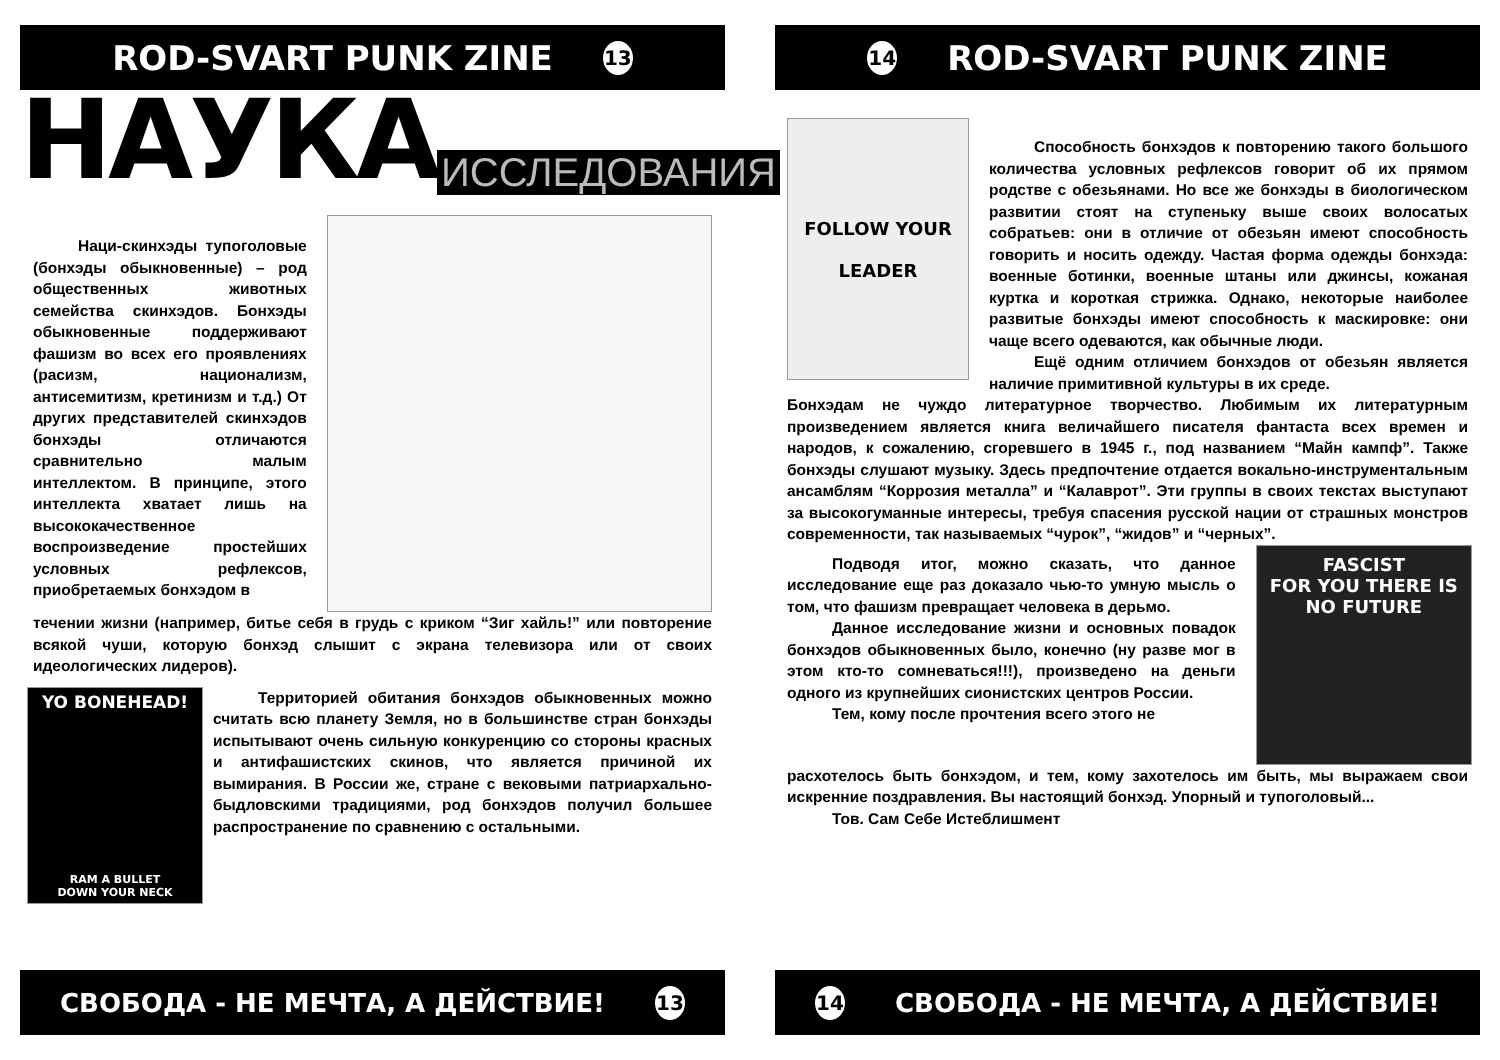ROD-SVART PUNK ZINE 13
НАУКА ИССЛЕДОВАНИЯ
Наци-скинхэды тупоголовые (бонхэды обыкновенные) – род общественных животных семейства скинхэдов. Бонхэды обыкновенные поддерживают фашизм во всех его проявлениях (расизм, национализм, антисемитизм, кретинизм и т.д.) От других представителей скинхэдов бонхэды отличаются сравнительно малым интеллектом. В принципе, этого интеллекта хватает лишь на высококачественное воспроизведение простейших условных рефлексов, приобретаемых бонхэдом в
течении жизни (например, битье себя в грудь с криком “Зиг хайль!” или повторение всякой чуши, которую бонхэд слышит с экрана телевизора или от своих идеологических лидеров).
YO BONEHEAD!
RAM A BULLET
DOWN YOUR NECK
Территорией обитания бонхэдов обыкновенных можно считать всю планету Земля, но в большинстве стран бонхэды испытывают очень сильную конкуренцию со стороны красных и антифашистских скинов, что является причиной их вымирания. В России же, стране с вековыми патриархально-быдловскими традициями, род бонхэдов получил большее распространение по сравнению с остальными.
СВОБОДА - НЕ МЕЧТА, А ДЕЙСТВИЕ! 13
14 ROD-SVART PUNK ZINE
FOLLOW YOUR
LEADER
Способность бонхэдов к повторению такого большого количества условных рефлексов говорит об их прямом родстве с обезьянами. Но все же бонхэды в биологическом развитии стоят на ступеньку выше своих волосатых собратьев: они в отличие от обезьян имеют способность говорить и носить одежду. Частая форма одежды бонхэда: военные ботинки, военные штаны или джинсы, кожаная куртка и короткая стрижка. Однако, некоторые наиболее развитые бонхэды имеют способность к маскировке: они чаще всего одеваются, как обычные люди.
Ещё одним отличием бонхэдов от обезьян является наличие примитивной культуры в их среде.
Бонхэдам не чуждо литературное творчество. Любимым их литературным произведением является книга величайшего писателя фантаста всех времен и народов, к сожалению, сгоревшего в 1945 г., под названием “Майн кампф”. Также бонхэды слушают музыку. Здесь предпочтение отдается вокально-инструментальным ансамблям “Коррозия металла” и “Калаврот”. Эти группы в своих текстах выступают за высокогуманные интересы, требуя спасения русской нации от страшных монстров современности, так называемых “чурок”, “жидов” и “черных”.
Подводя итог, можно сказать, что данное исследование еще раз доказало чью-то умную мысль о том, что фашизм превращает человека в дерьмо.
Данное исследование жизни и основных повадок бонхэдов обыкновенных было, конечно (ну разве мог в этом кто-то сомневаться!!!), произведено на деньги одного из крупнейших сионистских центров России.
Тем, кому после прочтения всего этого не
FASCIST
FOR YOU THERE IS
NO FUTURE
расхотелось быть бонхэдом, и тем, кому захотелось им быть, мы выражаем свои искренние поздравления. Вы настоящий бонхэд. Упорный и тупоголовый...
Тов. Сам Себе Истеблишмент
14 СВОБОДА - НЕ МЕЧТА, А ДЕЙСТВИЕ!